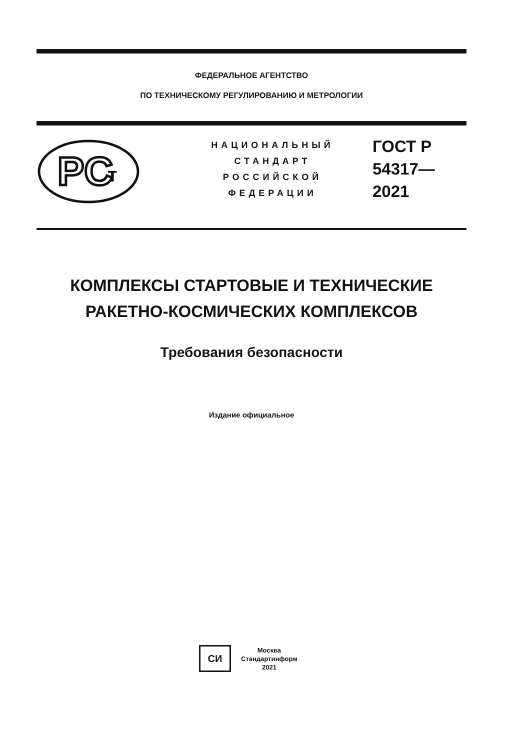ФЕДЕРАЛЬНОЕ АГЕНТСТВО
ПО ТЕХНИЧЕСКОМУ РЕГУЛИРОВАНИЮ И МЕТРОЛОГИИ
PC
т
НАЦИОНАЛЬНЫЙ
СТАНДАРТ
РОССИЙСКОЙ
ФЕДЕРАЦИИ
ГОСТ Р
54317—
2021
КОМПЛЕКСЫ СТАРТОВЫЕ И ТЕХНИЧЕСКИЕ
РАКЕТНО-КОСМИЧЕСКИХ КОМПЛЕКСОВ
Требования безопасности
Издание официальное
СИ
Москва
Стандартинформ
2021